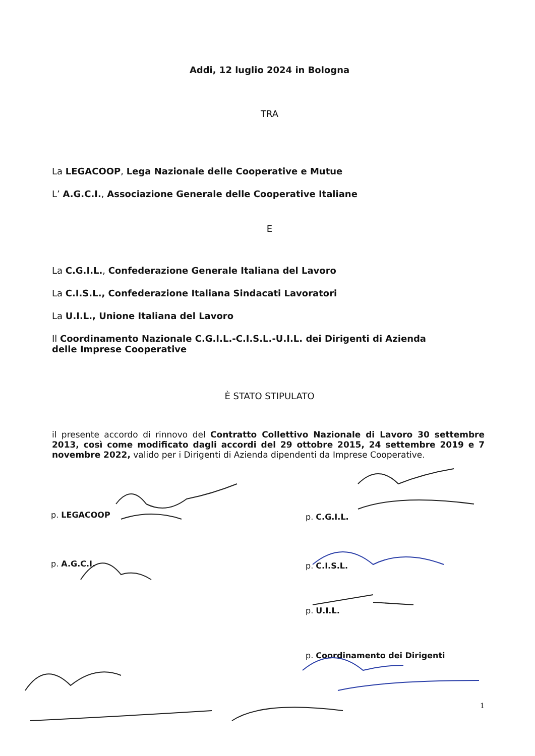Addi, 12 luglio 2024 in Bologna
TRA
La LEGACOOP, Lega Nazionale delle Cooperative e Mutue
L’ A.G.C.I., Associazione Generale delle Cooperative Italiane
E
La C.G.I.L., Confederazione Generale Italiana del Lavoro
La C.I.S.L., Confederazione Italiana Sindacati Lavoratori
La U.I.L., Unione Italiana del Lavoro
Il Coordinamento Nazionale C.G.I.L.-C.I.S.L.-U.I.L. dei Dirigenti di Azienda delle Imprese Cooperative
È STATO STIPULATO
il presente accordo di rinnovo del Contratto Collettivo Nazionale di Lavoro 30 settembre 2013, così come modificato dagli accordi del 29 ottobre 2015, 24 settembre 2019 e 7 novembre 2022, valido per i Dirigenti di Azienda dipendenti da Imprese Cooperative.
p. LEGACOOP
p. A.G.C.I.
p. C.G.I.L.
p. C.I.S.L.
p. U.I.L.
p. Coordinamento dei Dirigenti
1